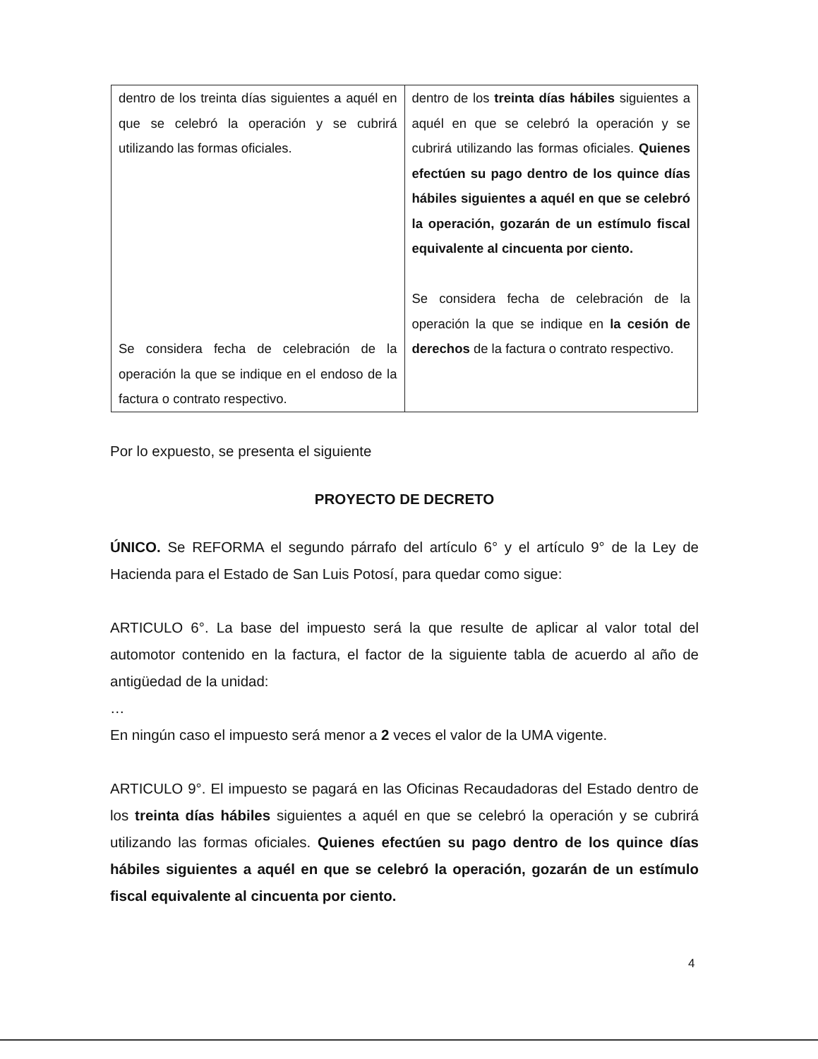| dentro de los treinta días siguientes a aquél en que se celebró la operación y se cubrirá utilizando las formas oficiales. Se considera fecha de celebración de la operación la que se indique en el endoso de la factura o contrato respectivo. | dentro de los treinta días hábiles siguientes a aquél en que se celebró la operación y se cubrirá utilizando las formas oficiales. Quienes efectúen su pago dentro de los quince días hábiles siguientes a aquél en que se celebró la operación, gozarán de un estímulo fiscal equivalente al cincuenta por ciento. Se considera fecha de celebración de la operación la que se indique en la cesión de derechos de la factura o contrato respectivo. |
Por lo expuesto, se presenta el siguiente
PROYECTO DE DECRETO
ÚNICO. Se REFORMA el segundo párrafo del artículo 6° y el artículo 9° de la Ley de Hacienda para el Estado de San Luis Potosí, para quedar como sigue:
ARTICULO 6°. La base del impuesto será la que resulte de aplicar al valor total del automotor contenido en la factura, el factor de la siguiente tabla de acuerdo al año de antigüedad de la unidad:
…
En ningún caso el impuesto será menor a 2 veces el valor de la UMA vigente.
ARTICULO 9°. El impuesto se pagará en las Oficinas Recaudadoras del Estado dentro de los treinta días hábiles siguientes a aquél en que se celebró la operación y se cubrirá utilizando las formas oficiales. Quienes efectúen su pago dentro de los quince días hábiles siguientes a aquél en que se celebró la operación, gozarán de un estímulo fiscal equivalente al cincuenta por ciento.
4